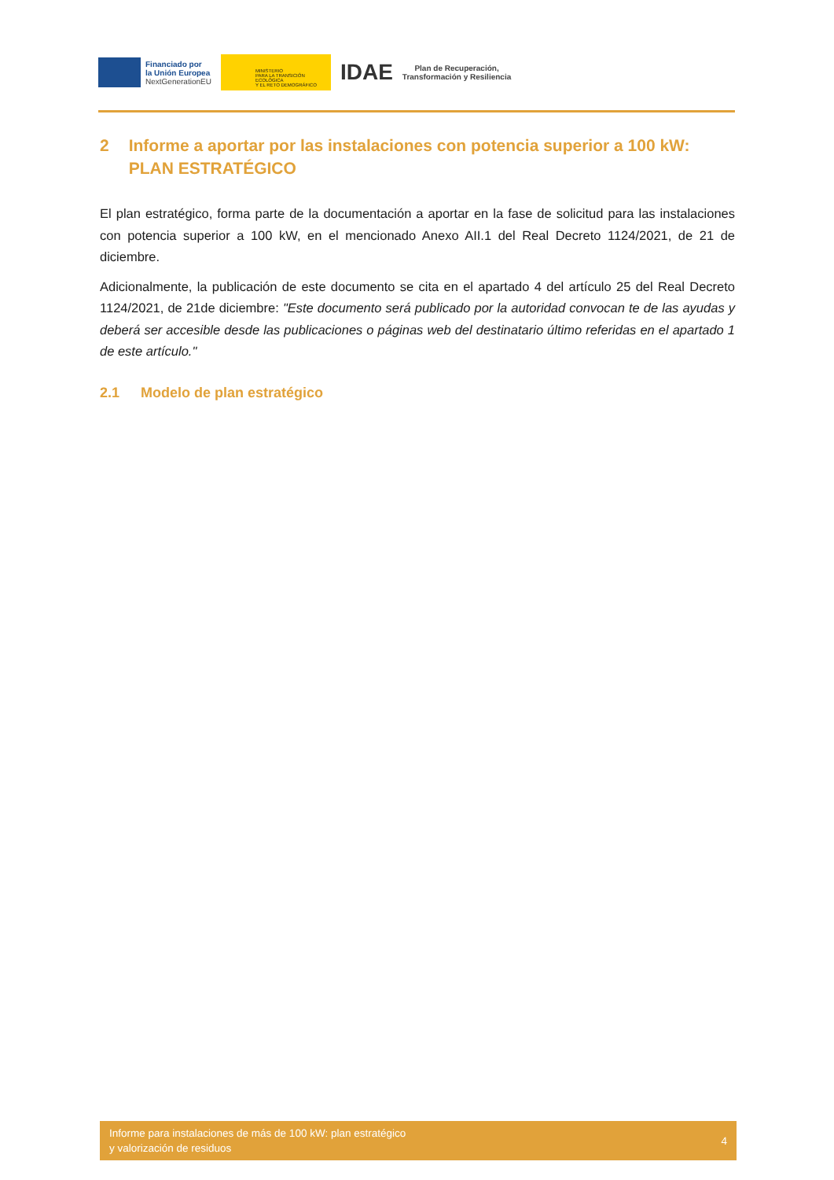Financiado por
la Unión Europea
NextGenerationEU
MINISTERIO
PARA LA TRANSICIÓN ECOLÓGICA
Y EL RETO DEMOGRÁFICO
IDAE
Plan de Recuperación,
Transformación y Resiliencia
2 Informe a aportar por las instalaciones con potencia superior a 100 kW: PLAN ESTRATÉGICO
El plan estratégico, forma parte de la documentación a aportar en la fase de solicitud para las instalaciones con potencia superior a 100 kW, en el mencionado Anexo AII.1 del Real Decreto 1124/2021, de 21 de diciembre.
Adicionalmente, la publicación de este documento se cita en el apartado 4 del artículo 25 del Real Decreto 1124/2021, de 21de diciembre: "Este documento será publicado por la autoridad convocan te de las ayudas y deberá ser accesible desde las publicaciones o páginas web del destinatario último referidas en el apartado 1 de este artículo."
2.1 Modelo de plan estratégico
Informe para instalaciones de más de 100 kW: plan estratégico
y valorización de residuos
4